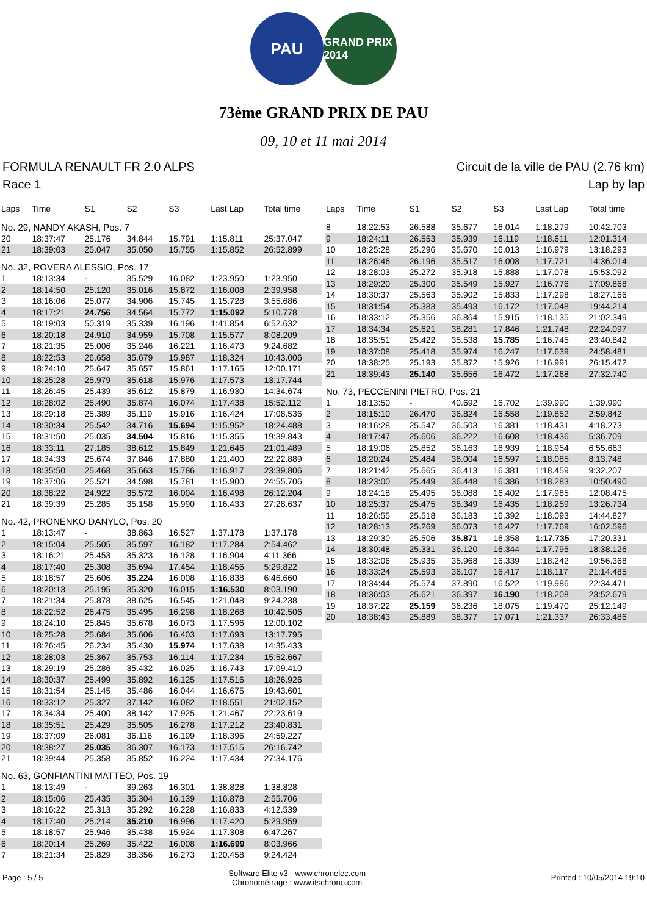PAU
GRAND PRIX 2014
73ème GRAND PRIX DE PAU
09, 10 et 11 mai 2014
FORMULA RENAULT FR 2.0 ALPS Circuit de la ville de PAU (2.76 km)
Race 1 Lap by lap
| Laps | Time | S1 | S2 | S3 | Last Lap | Total time |
| --- | --- | --- | --- | --- | --- | --- |
| No. 29, NANDY AKASH, Pos. 7 | | | | | | |
| 20 | 18:37:47 | 25.176 | 34.844 | 15.791 | 1:15.811 | 25:37.047 |
| 21 | 18:39:03 | 25.047 | 35.050 | 15.755 | 1:15.852 | 26:52.899 |
| No. 32, ROVERA ALESSIO, Pos. 17 | | | | | | |
| 1 | 18:13:34 | - | 35.529 | 16.082 | 1:23.950 | 1:23.950 |
| 2 | 18:14:50 | 25.120 | 35.016 | 15.872 | 1:16.008 | 2:39.958 |
| 3 | 18:16:06 | 25.077 | 34.906 | 15.745 | 1:15.728 | 3:55.686 |
| 4 | 18:17:21 | 24.756 | 34.564 | 15.772 | 1:15.092 | 5:10.778 |
| 5 | 18:19:03 | 50.319 | 35.339 | 16.196 | 1:41.854 | 6:52.632 |
| 6 | 18:20:18 | 24.910 | 34.959 | 15.708 | 1:15.577 | 8:08.209 |
| 7 | 18:21:35 | 25.006 | 35.246 | 16.221 | 1:16.473 | 9:24.682 |
| 8 | 18:22:53 | 26.658 | 35.679 | 15.987 | 1:18.324 | 10:43.006 |
| 9 | 18:24:10 | 25.647 | 35.657 | 15.861 | 1:17.165 | 12:00.171 |
| 10 | 18:25:28 | 25.979 | 35.618 | 15.976 | 1:17.573 | 13:17.744 |
| 11 | 18:26:45 | 25.439 | 35.612 | 15.879 | 1:16.930 | 14:34.674 |
| 12 | 18:28:02 | 25.490 | 35.874 | 16.074 | 1:17.438 | 15:52.112 |
| 13 | 18:29:18 | 25.389 | 35.119 | 15.916 | 1:16.424 | 17:08.536 |
| 14 | 18:30:34 | 25.542 | 34.716 | 15.694 | 1:15.952 | 18:24.488 |
| 15 | 18:31:50 | 25.035 | 34.504 | 15.816 | 1:15.355 | 19:39.843 |
| 16 | 18:33:11 | 27.185 | 38.612 | 15.849 | 1:21.646 | 21:01.489 |
| 17 | 18:34:33 | 25.674 | 37.846 | 17.880 | 1:21.400 | 22:22.889 |
| 18 | 18:35:50 | 25.468 | 35.663 | 15.786 | 1:16.917 | 23:39.806 |
| 19 | 18:37:06 | 25.521 | 34.598 | 15.781 | 1:15.900 | 24:55.706 |
| 20 | 18:38:22 | 24.922 | 35.572 | 16.004 | 1:16.498 | 26:12.204 |
| 21 | 18:39:39 | 25.285 | 35.158 | 15.990 | 1:16.433 | 27:28.637 |
| No. 42, PRONENKO DANYLO, Pos. 20 | | | | | | |
| 1 | 18:13:47 | - | 38.863 | 16.527 | 1:37.178 | 1:37.178 |
| 2 | 18:15:04 | 25.505 | 35.597 | 16.182 | 1:17.284 | 2:54.462 |
| 3 | 18:16:21 | 25.453 | 35.323 | 16.128 | 1:16.904 | 4:11.366 |
| 4 | 18:17:40 | 25.308 | 35.694 | 17.454 | 1:18.456 | 5:29.822 |
| 5 | 18:18:57 | 25.606 | 35.224 | 16.008 | 1:16.838 | 6:46.660 |
| 6 | 18:20:13 | 25.195 | 35.320 | 16.015 | 1:16.530 | 8:03.190 |
| 7 | 18:21:34 | 25.878 | 38.625 | 16.545 | 1:21.048 | 9:24.238 |
| 8 | 18:22:52 | 26.475 | 35.495 | 16.298 | 1:18.268 | 10:42.506 |
| 9 | 18:24:10 | 25.845 | 35.678 | 16.073 | 1:17.596 | 12:00.102 |
| 10 | 18:25:28 | 25.684 | 35.606 | 16.403 | 1:17.693 | 13:17.795 |
| 11 | 18:26:45 | 26.234 | 35.430 | 15.974 | 1:17.638 | 14:35.433 |
| 12 | 18:28:03 | 25.367 | 35.753 | 16.114 | 1:17.234 | 15:52.667 |
| 13 | 18:29:19 | 25.286 | 35.432 | 16.025 | 1:16.743 | 17:09.410 |
| 14 | 18:30:37 | 25.499 | 35.892 | 16.125 | 1:17.516 | 18:26.926 |
| 15 | 18:31:54 | 25.145 | 35.486 | 16.044 | 1:16.675 | 19:43.601 |
| 16 | 18:33:12 | 25.327 | 37.142 | 16.082 | 1:18.551 | 21:02.152 |
| 17 | 18:34:34 | 25.400 | 38.142 | 17.925 | 1:21.467 | 22:23.619 |
| 18 | 18:35:51 | 25.429 | 35.505 | 16.278 | 1:17.212 | 23:40.831 |
| 19 | 18:37:09 | 26.081 | 36.116 | 16.199 | 1:18.396 | 24:59.227 |
| 20 | 18:38:27 | 25.035 | 36.307 | 16.173 | 1:17.515 | 26:16.742 |
| 21 | 18:39:44 | 25.358 | 35.852 | 16.224 | 1:17.434 | 27:34.176 |
| No. 63, GONFIANTINI MATTEO, Pos. 19 | | | | | | |
| 1 | 18:13:49 | - | 39.263 | 16.301 | 1:38.828 | 1:38.828 |
| 2 | 18:15:06 | 25.435 | 35.304 | 16.139 | 1:16.878 | 2:55.706 |
| 3 | 18:16:22 | 25.313 | 35.292 | 16.228 | 1:16.833 | 4:12.539 |
| 4 | 18:17:40 | 25.214 | 35.210 | 16.996 | 1:17.420 | 5:29.959 |
| 5 | 18:18:57 | 25.946 | 35.438 | 15.924 | 1:17.308 | 6:47.267 |
| 6 | 18:20:14 | 25.269 | 35.422 | 16.008 | 1:16.699 | 8:03.966 |
| 7 | 18:21:34 | 25.829 | 38.356 | 16.273 | 1:20.458 | 9:24.424 |
| Laps | Time | S1 | S2 | S3 | Last Lap | Total time |
| --- | --- | --- | --- | --- | --- | --- |
| 8 | 18:22:53 | 26.588 | 35.677 | 16.014 | 1:18.279 | 10:42.703 |
| 9 | 18:24:11 | 26.553 | 35.939 | 16.119 | 1:18.611 | 12:01.314 |
| 10 | 18:25:28 | 25.296 | 35.670 | 16.013 | 1:16.979 | 13:18.293 |
| 11 | 18:26:46 | 26.196 | 35.517 | 16.008 | 1:17.721 | 14:36.014 |
| 12 | 18:28:03 | 25.272 | 35.918 | 15.888 | 1:17.078 | 15:53.092 |
| 13 | 18:29:20 | 25.300 | 35.549 | 15.927 | 1:16.776 | 17:09.868 |
| 14 | 18:30:37 | 25.563 | 35.902 | 15.833 | 1:17.298 | 18:27.166 |
| 15 | 18:31:54 | 25.383 | 35.493 | 16.172 | 1:17.048 | 19:44.214 |
| 16 | 18:33:12 | 25.356 | 36.864 | 15.915 | 1:18.135 | 21:02.349 |
| 17 | 18:34:34 | 25.621 | 38.281 | 17.846 | 1:21.748 | 22:24.097 |
| 18 | 18:35:51 | 25.422 | 35.538 | 15.785 | 1:16.745 | 23:40.842 |
| 19 | 18:37:08 | 25.418 | 35.974 | 16.247 | 1:17.639 | 24:58.481 |
| 20 | 18:38:25 | 25.193 | 35.872 | 15.926 | 1:16.991 | 26:15.472 |
| 21 | 18:39:43 | 25.140 | 35.656 | 16.472 | 1:17.268 | 27:32.740 |
| No. 73, PECCENINI PIETRO, Pos. 21 | | | | | | |
| 1 | 18:13:50 | - | 40.692 | 16.702 | 1:39.990 | 1:39.990 |
| 2 | 18:15:10 | 26.470 | 36.824 | 16.558 | 1:19.852 | 2:59.842 |
| 3 | 18:16:28 | 25.547 | 36.503 | 16.381 | 1:18.431 | 4:18.273 |
| 4 | 18:17:47 | 25.606 | 36.222 | 16.608 | 1:18.436 | 5:36.709 |
| 5 | 18:19:06 | 25.852 | 36.163 | 16.939 | 1:18.954 | 6:55.663 |
| 6 | 18:20:24 | 25.484 | 36.004 | 16.597 | 1:18.085 | 8:13.748 |
| 7 | 18:21:42 | 25.665 | 36.413 | 16.381 | 1:18.459 | 9:32.207 |
| 8 | 18:23:00 | 25.449 | 36.448 | 16.386 | 1:18.283 | 10:50.490 |
| 9 | 18:24:18 | 25.495 | 36.088 | 16.402 | 1:17.985 | 12:08.475 |
| 10 | 18:25:37 | 25.475 | 36.349 | 16.435 | 1:18.259 | 13:26.734 |
| 11 | 18:26:55 | 25.518 | 36.183 | 16.392 | 1:18.093 | 14:44.827 |
| 12 | 18:28:13 | 25.269 | 36.073 | 16.427 | 1:17.769 | 16:02.596 |
| 13 | 18:29:30 | 25.506 | 35.871 | 16.358 | 1:17.735 | 17:20.331 |
| 14 | 18:30:48 | 25.331 | 36.120 | 16.344 | 1:17.795 | 18:38.126 |
| 15 | 18:32:06 | 25.935 | 35.968 | 16.339 | 1:18.242 | 19:56.368 |
| 16 | 18:33:24 | 25.593 | 36.107 | 16.417 | 1:18.117 | 21:14.485 |
| 17 | 18:34:44 | 25.574 | 37.890 | 16.522 | 1:19.986 | 22:34.471 |
| 18 | 18:36:03 | 25.621 | 36.397 | 16.190 | 1:18.208 | 23:52.679 |
| 19 | 18:37:22 | 25.159 | 36.236 | 18.075 | 1:19.470 | 25:12.149 |
| 20 | 18:38:43 | 25.889 | 38.377 | 17.071 | 1:21.337 | 26:33.486 |
Page : 5 / 5 Software Elite v3 - www.chronelec.com
Chronométrage : www.itschrono.com Printed : 10/05/2014 19:10